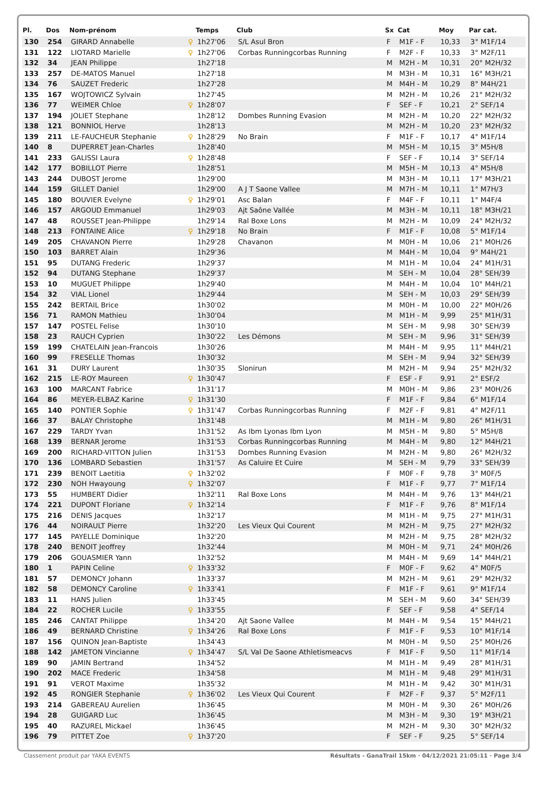| Pl. | Dos | Nom-prénom | | Temps | Club | Sx | Cat | Moy | Par cat. |
| --- | --- | --- | --- | --- | --- | --- | --- | --- | --- |
| 130 | 254 | GIRARD Annabelle | ♀ | 1h27'06 | S/L Asul Bron | F | M1F - F | 10,33 | 3° M1F/14 |
| 131 | 122 | LIOTARD Marielle | ♀ | 1h27'06 | Corbas Runningcorbas Running | F | M2F - F | 10,33 | 3° M2F/11 |
| 132 | 34 | JEAN Philippe | | 1h27'18 | | M | M2H - M | 10,31 | 20° M2H/32 |
| 133 | 257 | DE-MATOS Manuel | | 1h27'18 | | M | M3H - M | 10,31 | 16° M3H/21 |
| 134 | 76 | SAUZET Frederic | | 1h27'28 | | M | M4H - M | 10,29 | 8° M4H/21 |
| 135 | 167 | WOJTOWICZ Sylvain | | 1h27'45 | | M | M2H - M | 10,26 | 21° M2H/32 |
| 136 | 77 | WEIMER Chloe | ♀ | 1h28'07 | | F | SEF - F | 10,21 | 2° SEF/14 |
| 137 | 194 | JOLIET Stephane | | 1h28'12 | Dombes Running Evasion | M | M2H - M | 10,20 | 22° M2H/32 |
| 138 | 121 | BONNIOL Herve | | 1h28'13 | | M | M2H - M | 10,20 | 23° M2H/32 |
| 139 | 211 | LE-FAUCHEUR Stephanie | ♀ | 1h28'29 | No Brain | F | M1F - F | 10,17 | 4° M1F/14 |
| 140 | 8 | DUPERRET Jean-Charles | | 1h28'40 | | M | M5H - M | 10,15 | 3° M5H/8 |
| 141 | 233 | GALISSI Laura | ♀ | 1h28'48 | | F | SEF - F | 10,14 | 3° SEF/14 |
| 142 | 177 | BOBILLOT Pierre | | 1h28'51 | | M | M5H - M | 10,13 | 4° M5H/8 |
| 143 | 244 | DUBOST Jerome | | 1h29'00 | | M | M3H - M | 10,11 | 17° M3H/21 |
| 144 | 159 | GILLET Daniel | | 1h29'00 | A J T Saone Vallee | M | M7H - M | 10,11 | 1° M7H/3 |
| 145 | 180 | BOUVIER Evelyne | ♀ | 1h29'01 | Asc Balan | F | M4F - F | 10,11 | 1° M4F/4 |
| 146 | 157 | ARGOUD Emmanuel | | 1h29'03 | Ajt Saône Vallée | M | M3H - M | 10,11 | 18° M3H/21 |
| 147 | 48 | ROUSSET Jean-Philippe | | 1h29'14 | Ral Boxe Lons | M | M2H - M | 10,09 | 24° M2H/32 |
| 148 | 213 | FONTAINE Alice | ♀ | 1h29'18 | No Brain | F | M1F - F | 10,08 | 5° M1F/14 |
| 149 | 205 | CHAVANON Pierre | | 1h29'28 | Chavanon | M | M0H - M | 10,06 | 21° M0H/26 |
| 150 | 103 | BARRET Alain | | 1h29'36 | | M | M4H - M | 10,04 | 9° M4H/21 |
| 151 | 95 | DUTANG Frederic | | 1h29'37 | | M | M1H - M | 10,04 | 24° M1H/31 |
| 152 | 94 | DUTANG Stephane | | 1h29'37 | | M | SEH - M | 10,04 | 28° SEH/39 |
| 153 | 10 | MUGUET Philippe | | 1h29'40 | | M | M4H - M | 10,04 | 10° M4H/21 |
| 154 | 32 | VIAL Lionel | | 1h29'44 | | M | SEH - M | 10,03 | 29° SEH/39 |
| 155 | 242 | BERTAIL Brice | | 1h30'02 | | M | M0H - M | 10,00 | 22° M0H/26 |
| 156 | 71 | RAMON Mathieu | | 1h30'04 | | M | M1H - M | 9,99 | 25° M1H/31 |
| 157 | 147 | POSTEL Felise | | 1h30'10 | | M | SEH - M | 9,98 | 30° SEH/39 |
| 158 | 23 | RAUCH Cyprien | | 1h30'22 | Les Démons | M | SEH - M | 9,96 | 31° SEH/39 |
| 159 | 199 | CHATELAIN Jean-Francois | | 1h30'26 | | M | M4H - M | 9,95 | 11° M4H/21 |
| 160 | 99 | FRESELLE Thomas | | 1h30'32 | | M | SEH - M | 9,94 | 32° SEH/39 |
| 161 | 31 | DURY Laurent | | 1h30'35 | Slonirun | M | M2H - M | 9,94 | 25° M2H/32 |
| 162 | 215 | LE-ROY Maureen | ♀ | 1h30'47 | | F | ESF - F | 9,91 | 2° ESF/2 |
| 163 | 100 | MARCANT Fabrice | | 1h31'17 | | M | M0H - M | 9,86 | 23° M0H/26 |
| 164 | 86 | MEYER-ELBAZ Karine | ♀ | 1h31'30 | | F | M1F - F | 9,84 | 6° M1F/14 |
| 165 | 140 | PONTIER Sophie | ♀ | 1h31'47 | Corbas Runningcorbas Running | F | M2F - F | 9,81 | 4° M2F/11 |
| 166 | 37 | BALAY Christophe | | 1h31'48 | | M | M1H - M | 9,80 | 26° M1H/31 |
| 167 | 229 | TARDY Yvan | | 1h31'52 | As Ibm Lyonas Ibm Lyon | M | M5H - M | 9,80 | 5° M5H/8 |
| 168 | 139 | BERNAR Jerome | | 1h31'53 | Corbas Runningcorbas Running | M | M4H - M | 9,80 | 12° M4H/21 |
| 169 | 200 | RICHARD-VITTON Julien | | 1h31'53 | Dombes Running Evasion | M | M2H - M | 9,80 | 26° M2H/32 |
| 170 | 136 | LOMBARD Sebastien | | 1h31'57 | As Caluire Et Cuire | M | SEH - M | 9,79 | 33° SEH/39 |
| 171 | 239 | BENOIT Laetitia | ♀ | 1h32'02 | | F | M0F - F | 9,78 | 3° M0F/5 |
| 172 | 230 | NOH Hwayoung | ♀ | 1h32'07 | | F | M1F - F | 9,77 | 7° M1F/14 |
| 173 | 55 | HUMBERT Didier | | 1h32'11 | Ral Boxe Lons | M | M4H - M | 9,76 | 13° M4H/21 |
| 174 | 221 | DUPONT Floriane | ♀ | 1h32'14 | | F | M1F - F | 9,76 | 8° M1F/14 |
| 175 | 216 | DENIS Jacques | | 1h32'17 | | M | M1H - M | 9,75 | 27° M1H/31 |
| 176 | 44 | NOIRAULT Pierre | | 1h32'20 | Les Vieux Qui Courent | M | M2H - M | 9,75 | 27° M2H/32 |
| 177 | 145 | PAYELLE Dominique | | 1h32'20 | | M | M2H - M | 9,75 | 28° M2H/32 |
| 178 | 240 | BENOIT Jeoffrey | | 1h32'44 | | M | M0H - M | 9,71 | 24° M0H/26 |
| 179 | 206 | GOUASMIER Yann | | 1h32'52 | | M | M4H - M | 9,69 | 14° M4H/21 |
| 180 | 1 | PAPIN Celine | ♀ | 1h33'32 | | F | M0F - F | 9,62 | 4° M0F/5 |
| 181 | 57 | DEMONCY Johann | | 1h33'37 | | M | M2H - M | 9,61 | 29° M2H/32 |
| 182 | 58 | DEMONCY Caroline | ♀ | 1h33'41 | | F | M1F - F | 9,61 | 9° M1F/14 |
| 183 | 11 | HANS Julien | | 1h33'45 | | M | SEH - M | 9,60 | 34° SEH/39 |
| 184 | 22 | ROCHER Lucile | ♀ | 1h33'55 | | F | SEF - F | 9,58 | 4° SEF/14 |
| 185 | 246 | CANTAT Philippe | | 1h34'20 | Ajt Saone Vallee | M | M4H - M | 9,54 | 15° M4H/21 |
| 186 | 49 | BERNARD Christine | ♀ | 1h34'26 | Ral Boxe Lons | F | M1F - F | 9,53 | 10° M1F/14 |
| 187 | 156 | QUINON Jean-Baptiste | | 1h34'43 | | M | M0H - M | 9,50 | 25° M0H/26 |
| 188 | 142 | JAMETON Vincianne | ♀ | 1h34'47 | S/L Val De Saone Athletismeacvs | F | M1F - F | 9,50 | 11° M1F/14 |
| 189 | 90 | JAMIN Bertrand | | 1h34'52 | | M | M1H - M | 9,49 | 28° M1H/31 |
| 190 | 202 | MACE Frederic | | 1h34'58 | | M | M1H - M | 9,48 | 29° M1H/31 |
| 191 | 91 | VEROT Maxime | | 1h35'32 | | M | M1H - M | 9,42 | 30° M1H/31 |
| 192 | 45 | RONGIER Stephanie | ♀ | 1h36'02 | Les Vieux Qui Courent | F | M2F - F | 9,37 | 5° M2F/11 |
| 193 | 214 | GABEREAU Aurelien | | 1h36'45 | | M | M0H - M | 9,30 | 26° M0H/26 |
| 194 | 28 | GUIGARD Luc | | 1h36'45 | | M | M3H - M | 9,30 | 19° M3H/21 |
| 195 | 40 | RAZUREL Mickael | | 1h36'45 | | M | M2H - M | 9,30 | 30° M2H/32 |
| 196 | 79 | PITTET Zoe | ♀ | 1h37'20 | | F | SEF - F | 9,25 | 5° SEF/14 |
Classement produit par YAKA EVENTS Résultats - GanaTrail 15km · 04/12/2021 21:05:11 · Page 3/4